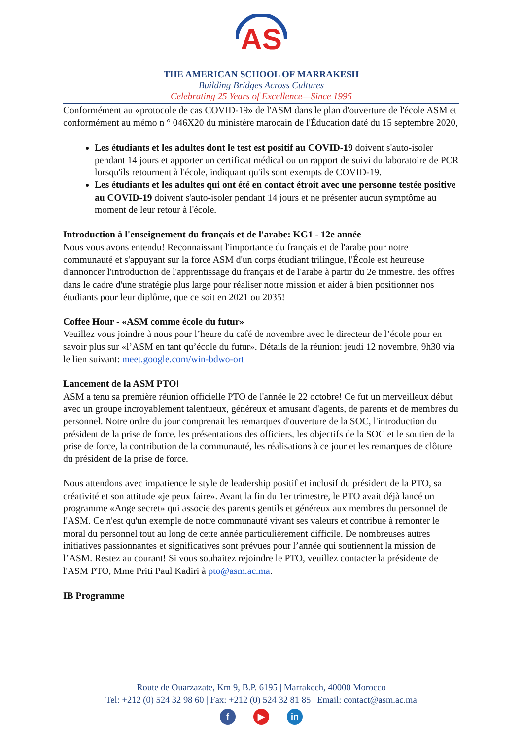AS
THE AMERICAN SCHOOL OF MARRAKESH
Building Bridges Across Cultures
Celebrating 25 Years of Excellence—Since 1995
Conformément au «protocole de cas COVID-19» de l'ASM dans le plan d'ouverture de l'école ASM et conformément au mémo n ° 046X20 du ministère marocain de l'Éducation daté du 15 septembre 2020,
Les étudiants et les adultes dont le test est positif au COVID-19 doivent s'auto-isoler pendant 14 jours et apporter un certificat médical ou un rapport de suivi du laboratoire de PCR lorsqu'ils retournent à l'école, indiquant qu'ils sont exempts de COVID-19.
Les étudiants et les adultes qui ont été en contact étroit avec une personne testée positive au COVID-19 doivent s'auto-isoler pendant 14 jours et ne présenter aucun symptôme au moment de leur retour à l'école.
Introduction à l'enseignement du français et de l'arabe: KG1 - 12e année
Nous vous avons entendu! Reconnaissant l'importance du français et de l'arabe pour notre communauté et s'appuyant sur la force ASM d'un corps étudiant trilingue, l'École est heureuse d'annoncer l'introduction de l'apprentissage du français et de l'arabe à partir du 2e trimestre. des offres dans le cadre d'une stratégie plus large pour réaliser notre mission et aider à bien positionner nos étudiants pour leur diplôme, que ce soit en 2021 ou 2035!
Coffee Hour - «ASM comme école du futur»
Veuillez vous joindre à nous pour l’heure du café de novembre avec le directeur de l’école pour en savoir plus sur «l’ASM en tant qu’école du futur». Détails de la réunion: jeudi 12 novembre, 9h30 via le lien suivant: meet.google.com/win-bdwo-ort
Lancement de la ASM PTO!
ASM a tenu sa première réunion officielle PTO de l'année le 22 octobre! Ce fut un merveilleux début avec un groupe incroyablement talentueux, généreux et amusant d'agents, de parents et de membres du personnel. Notre ordre du jour comprenait les remarques d'ouverture de la SOC, l'introduction du président de la prise de force, les présentations des officiers, les objectifs de la SOC et le soutien de la prise de force, la contribution de la communauté, les réalisations à ce jour et les remarques de clôture du président de la prise de force.
Nous attendons avec impatience le style de leadership positif et inclusif du président de la PTO, sa créativité et son attitude «je peux faire». Avant la fin du 1er trimestre, le PTO avait déjà lancé un programme «Ange secret» qui associe des parents gentils et généreux aux membres du personnel de l'ASM. Ce n'est qu'un exemple de notre communauté vivant ses valeurs et contribue à remonter le moral du personnel tout au long de cette année particulièrement difficile. De nombreuses autres initiatives passionnantes et significatives sont prévues pour l’année qui soutiennent la mission de l’ASM. Restez au courant! Si vous souhaitez rejoindre le PTO, veuillez contacter la présidente de l'ASM PTO, Mme Priti Paul Kadiri à pto@asm.ac.ma.
IB Programme
Route de Ouarzazate, Km 9, B.P. 6195 | Marrakech, 40000 Morocco
Tel: +212 (0) 524 32 98 60 | Fax: +212 (0) 524 32 81 85 | Email: contact@asm.ac.ma
f ▶ in